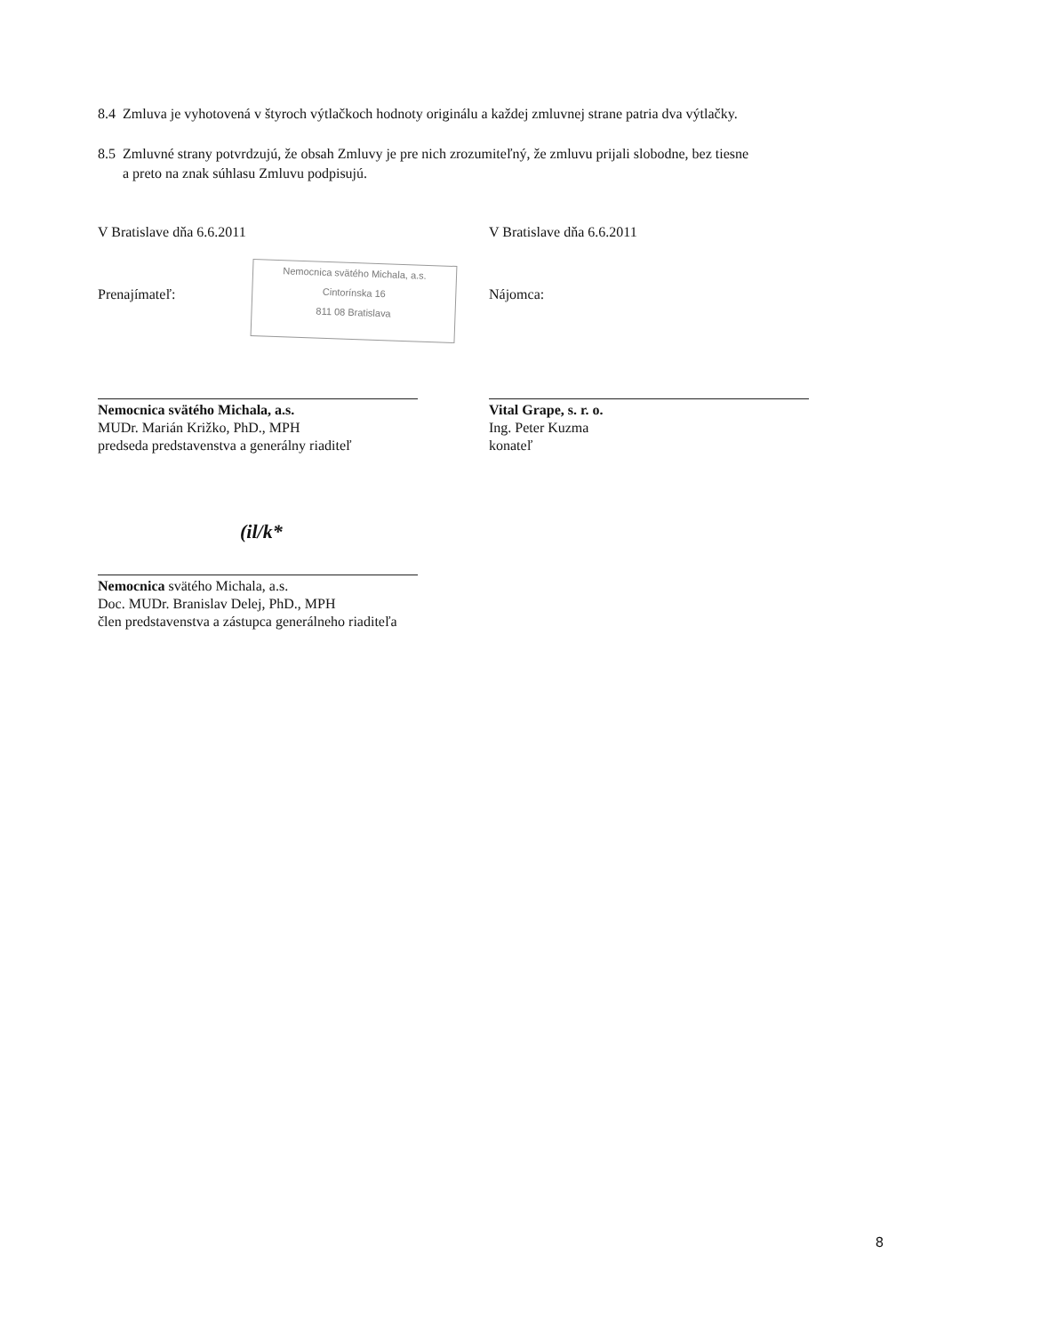8.4 Zmluva je vyhotovená v štyroch výtlačkoch hodnoty originálu a každej zmluvnej strane patria dva výtlačky.
8.5 Zmluvné strany potvrdzujú, že obsah Zmluvy je pre nich zrozumiteľný, že zmluvu prijali slobodne, bez tiesne
a preto na znak súhlasu Zmluvu podpisujú.
V Bratislave dňa 6.6.2011 V Bratislave dňa 6.6.2011
Nemocnica svätého Michala, a.s.
Cintorínska 16
811 08 Bratislava
Prenajímateľ: Nájomca:
Nemocnica svätého Michala, a.s.
MUDr. Marián Križko, PhD., MPH
predseda predstavenstva a generálny riaditeľ
Vital Grape, s. r. o.
Ing. Peter Kuzma
konateľ
(il/k*
Nemocnica svätého Michala, a.s.
Doc. MUDr. Branislav Delej, PhD., MPH
člen predstavenstva a zástupca generálneho riaditeľa
8